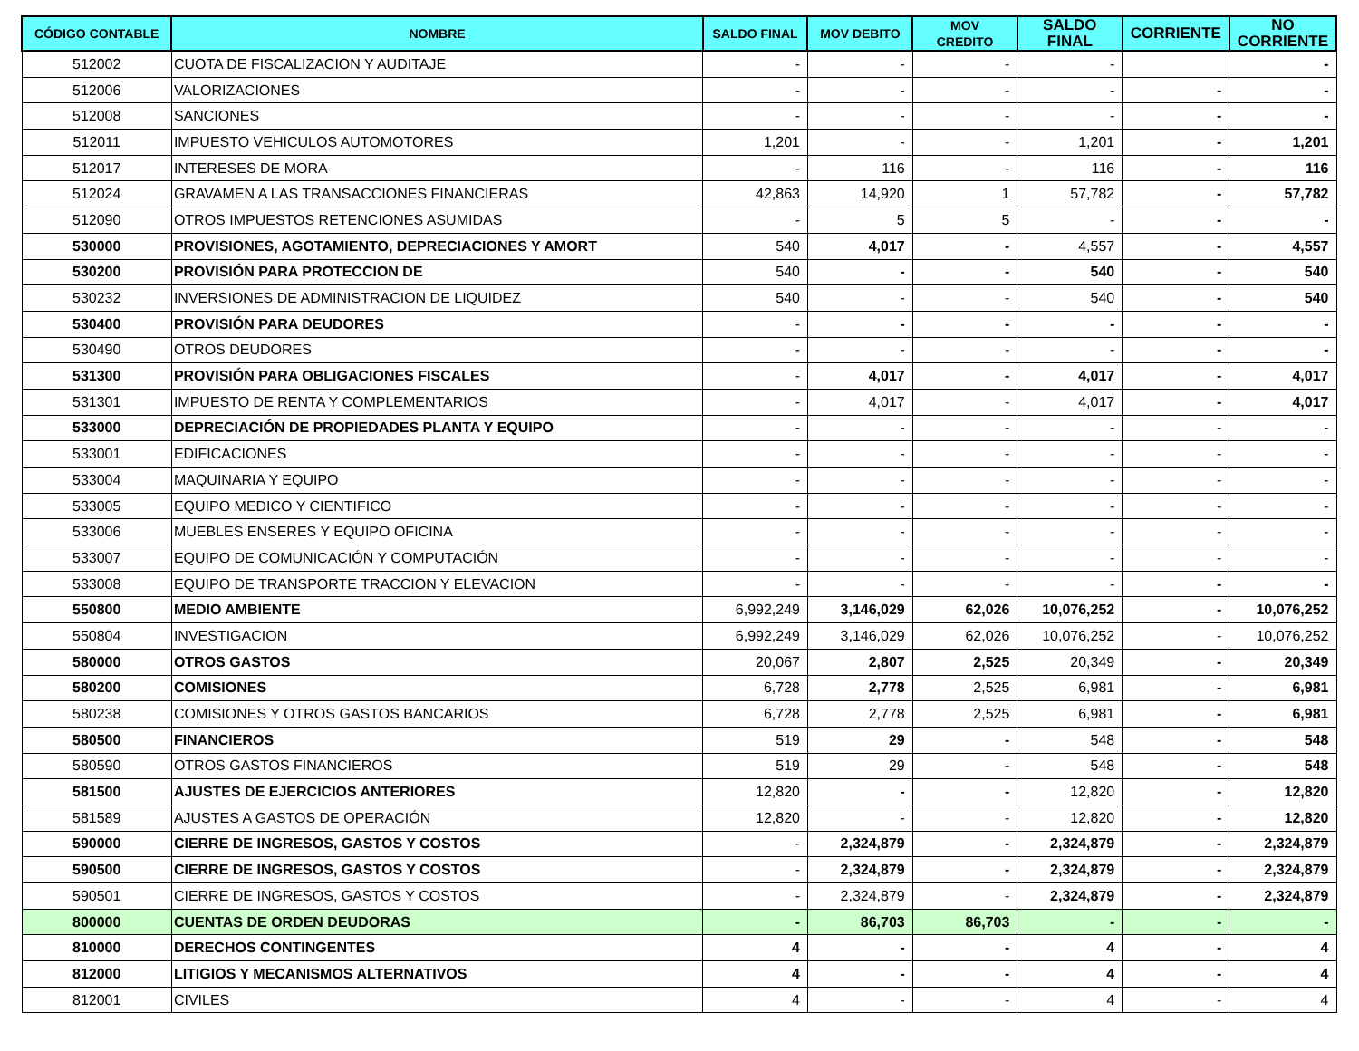| CÓDIGO CONTABLE | NOMBRE | SALDO FINAL | MOV DEBITO | MOV CREDITO | SALDO FINAL | CORRIENTE | NO CORRIENTE |
| --- | --- | --- | --- | --- | --- | --- | --- |
| 512002 | CUOTA DE FISCALIZACION Y AUDITAJE | - | - | - | - | | - |
| 512006 | VALORIZACIONES | - | - | - | - | - | - |
| 512008 | SANCIONES | - | - | - | - | - | - |
| 512011 | IMPUESTO VEHICULOS AUTOMOTORES | 1,201 | - | - | 1,201 | - | 1,201 |
| 512017 | INTERESES DE MORA | - | 116 | - | 116 | - | 116 |
| 512024 | GRAVAMEN A LAS TRANSACCIONES FINANCIERAS | 42,863 | 14,920 | 1 | 57,782 | - | 57,782 |
| 512090 | OTROS IMPUESTOS RETENCIONES ASUMIDAS | - | 5 | 5 | - | - | - |
| 530000 | PROVISIONES, AGOTAMIENTO, DEPRECIACIONES Y AMORT | 540 | 4,017 | - | 4,557 | - | 4,557 |
| 530200 | PROVISIÓN PARA PROTECCION DE | 540 | - | - | 540 | - | 540 |
| 530232 | INVERSIONES DE ADMINISTRACION DE LIQUIDEZ | 540 | - | - | 540 | - | 540 |
| 530400 | PROVISIÓN PARA DEUDORES | - | - | - | - | - | - |
| 530490 | OTROS DEUDORES | - | - | - | - | - | - |
| 531300 | PROVISIÓN PARA OBLIGACIONES FISCALES | - | 4,017 | - | 4,017 | - | 4,017 |
| 531301 | IMPUESTO DE RENTA Y COMPLEMENTARIOS | - | 4,017 | - | 4,017 | - | 4,017 |
| 533000 | DEPRECIACIÓN DE PROPIEDADES PLANTA Y EQUIPO | - | - | - | - | - | - |
| 533001 | EDIFICACIONES | - | - | - | - | - | - |
| 533004 | MAQUINARIA Y EQUIPO | - | - | - | - | - | - |
| 533005 | EQUIPO MEDICO Y CIENTIFICO | - | - | - | - | - | - |
| 533006 | MUEBLES ENSERES Y EQUIPO OFICINA | - | - | - | - | - | - |
| 533007 | EQUIPO DE COMUNICACIÓN Y COMPUTACIÓN | - | - | - | - | - | - |
| 533008 | EQUIPO DE TRANSPORTE TRACCION Y ELEVACION | - | - | - | - | - | - |
| 550800 | MEDIO AMBIENTE | 6,992,249 | 3,146,029 | 62,026 | 10,076,252 | - | 10,076,252 |
| 550804 | INVESTIGACION | 6,992,249 | 3,146,029 | 62,026 | 10,076,252 | - | 10,076,252 |
| 580000 | OTROS GASTOS | 20,067 | 2,807 | 2,525 | 20,349 | - | 20,349 |
| 580200 | COMISIONES | 6,728 | 2,778 | 2,525 | 6,981 | - | 6,981 |
| 580238 | COMISIONES Y OTROS GASTOS BANCARIOS | 6,728 | 2,778 | 2,525 | 6,981 | - | 6,981 |
| 580500 | FINANCIEROS | 519 | 29 | - | 548 | - | 548 |
| 580590 | OTROS GASTOS FINANCIEROS | 519 | 29 | - | 548 | - | 548 |
| 581500 | AJUSTES DE EJERCICIOS ANTERIORES | 12,820 | - | - | 12,820 | - | 12,820 |
| 581589 | AJUSTES A GASTOS DE OPERACIÓN | 12,820 | - | - | 12,820 | - | 12,820 |
| 590000 | CIERRE DE INGRESOS, GASTOS Y COSTOS | - | 2,324,879 | - | 2,324,879 | - | 2,324,879 |
| 590500 | CIERRE DE INGRESOS, GASTOS Y COSTOS | - | 2,324,879 | - | 2,324,879 | - | 2,324,879 |
| 590501 | CIERRE DE INGRESOS, GASTOS Y COSTOS | - | 2,324,879 | - | 2,324,879 | - | 2,324,879 |
| 800000 | CUENTAS DE ORDEN DEUDORAS | - | 86,703 | 86,703 | - | - | - |
| 810000 | DERECHOS CONTINGENTES | 4 | - | - | 4 | - | 4 |
| 812000 | LITIGIOS Y MECANISMOS ALTERNATIVOS | 4 | - | - | 4 | - | 4 |
| 812001 | CIVILES | 4 | - | - | 4 | - | 4 |